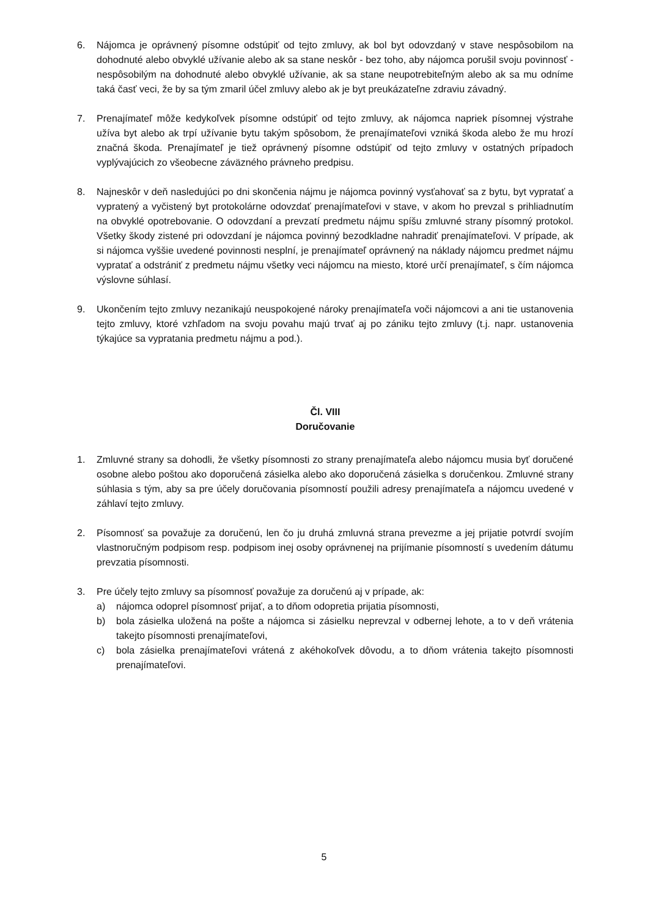6. Nájomca je oprávnený písomne odstúpiť od tejto zmluvy, ak bol byt odovzdaný v stave nespôsobilom na dohodnuté alebo obvyklé užívanie alebo ak sa stane neskôr - bez toho, aby nájomca porušil svoju povinnosť - nespôsobilým na dohodnuté alebo obvyklé užívanie, ak sa stane neupotrebiteľným alebo ak sa mu odníme taká časť veci, že by sa tým zmaril účel zmluvy alebo ak je byt preukázateľne zdraviu závadný.
7. Prenajímateľ môže kedykoľvek písomne odstúpiť od tejto zmluvy, ak nájomca napriek písomnej výstrahe užíva byt alebo ak trpí užívanie bytu takým spôsobom, že prenajímateľovi vzniká škoda alebo že mu hrozí značná škoda. Prenajímateľ je tiež oprávnený písomne odstúpiť od tejto zmluvy v ostatných prípadoch vyplývajúcich zo všeobecne záväzného právneho predpisu.
8. Najneskôr v deň nasledujúci po dni skončenia nájmu je nájomca povinný vysťahovať sa z bytu, byt vypratať a vypratený a vyčistený byt protokolárne odovzdať prenajímateľovi v stave, v akom ho prevzal s prihliadnutím na obvyklé opotrebovanie. O odovzdaní a prevzatí predmetu nájmu spíšu zmluvné strany písomný protokol. Všetky škody zistené pri odovzdaní je nájomca povinný bezodkladne nahradiť prenajímateľovi. V prípade, ak si nájomca vyššie uvedené povinnosti nesplní, je prenajímateľ oprávnený na náklady nájomcu predmet nájmu vypratať a odstrániť z predmetu nájmu všetky veci nájomcu na miesto, ktoré určí prenajímateľ, s čím nájomca výslovne súhlasí.
9. Ukončením tejto zmluvy nezanikajú neuspokojené nároky prenajímateľa voči nájomcovi a ani tie ustanovenia tejto zmluvy, ktoré vzhľadom na svoju povahu majú trvať aj po zániku tejto zmluvy (t.j. napr. ustanovenia týkajúce sa vypratania predmetu nájmu a pod.).
Čl. VIII
Doručovanie
1. Zmluvné strany sa dohodli, že všetky písomnosti zo strany prenajímateľa alebo nájomcu musia byť doručené osobne alebo poštou ako doporučená zásielka alebo ako doporučená zásielka s doručenkou. Zmluvné strany súhlasia s tým, aby sa pre účely doručovania písomností použili adresy prenajímateľa a nájomcu uvedené v záhlaví tejto zmluvy.
2. Písomnosť sa považuje za doručenú, len čo ju druhá zmluvná strana prevezme a jej prijatie potvrdí svojím vlastnoručným podpisom resp. podpisom inej osoby oprávnenej na prijímanie písomností s uvedením dátumu prevzatia písomnosti.
3. Pre účely tejto zmluvy sa písomnosť považuje za doručenú aj v prípade, ak:
a) nájomca odoprel písomnosť prijať, a to dňom odopretia prijatia písomnosti,
b) bola zásielka uložená na pošte a nájomca si zásielku neprevzal v odbernej lehote, a to v deň vrátenia takejto písomnosti prenajímateľovi,
c) bola zásielka prenajímateľovi vrátená z akéhokoľvek dôvodu, a to dňom vrátenia takejto písomnosti prenajímateľovi.
5